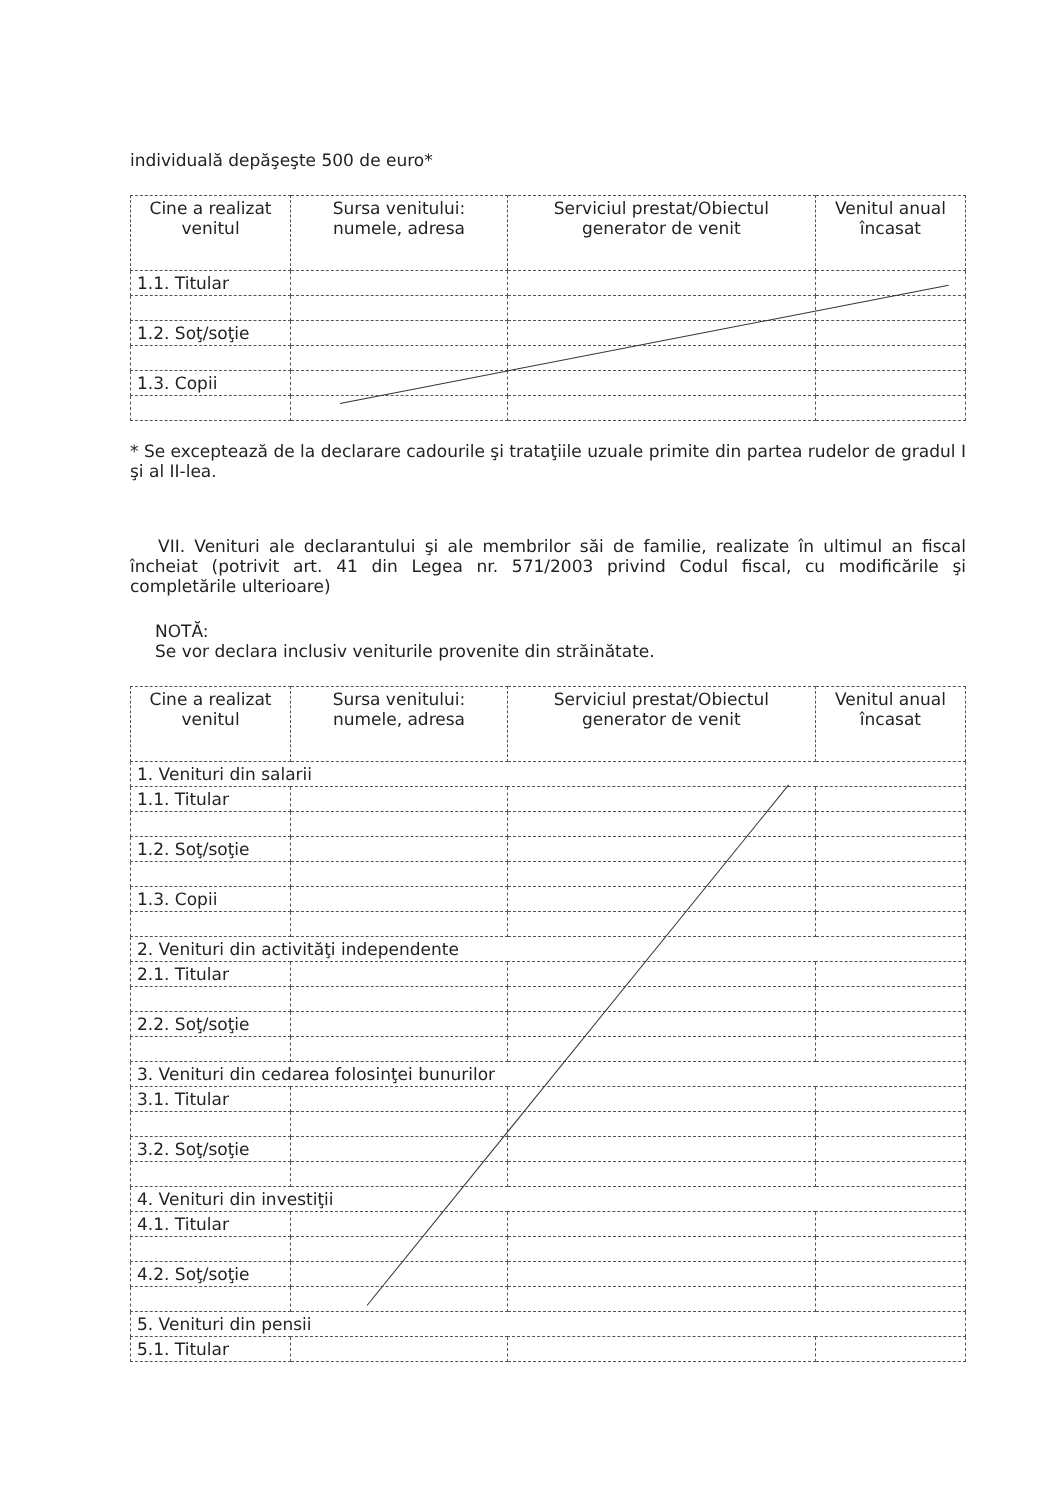individuală depăşeşte 500 de euro*
| Cine a realizat venitul | Sursa venitului: numele, adresa | Serviciul prestat/Obiectul generator de venit | Venitul anual încasat |
| --- | --- | --- | --- |
| 1.1. Titular | | | |
| 1.2. Soţ/soţie | | | |
| 1.3. Copii | | | |
* Se exceptează de la declarare cadourile şi trataţiile uzuale primite din partea rudelor de gradul I şi al II-lea.
VII. Venituri ale declarantului şi ale membrilor săi de familie, realizate în ultimul an fiscal încheiat (potrivit art. 41 din Legea nr. 571/2003 privind Codul fiscal, cu modificările şi completările ulterioare)
NOTĂ:
Se vor declara inclusiv veniturile provenite din străinătate.
| Cine a realizat venitul | Sursa venitului: numele, adresa | Serviciul prestat/Obiectul generator de venit | Venitul anual încasat |
| --- | --- | --- | --- |
| 1. Venituri din salarii | | | |
| 1.1. Titular | | | |
| 1.2. Soţ/soţie | | | |
| 1.3. Copii | | | |
| 2. Venituri din activităţi independente | | | |
| 2.1. Titular | | | |
| 2.2. Soţ/soţie | | | |
| 3. Venituri din cedarea folosinţei bunurilor | | | |
| 3.1. Titular | | | |
| 3.2. Soţ/soţie | | | |
| 4. Venituri din investiţii | | | |
| 4.1. Titular | | | |
| 4.2. Soţ/soţie | | | |
| 5. Venituri din pensii | | | |
| 5.1. Titular | | | |